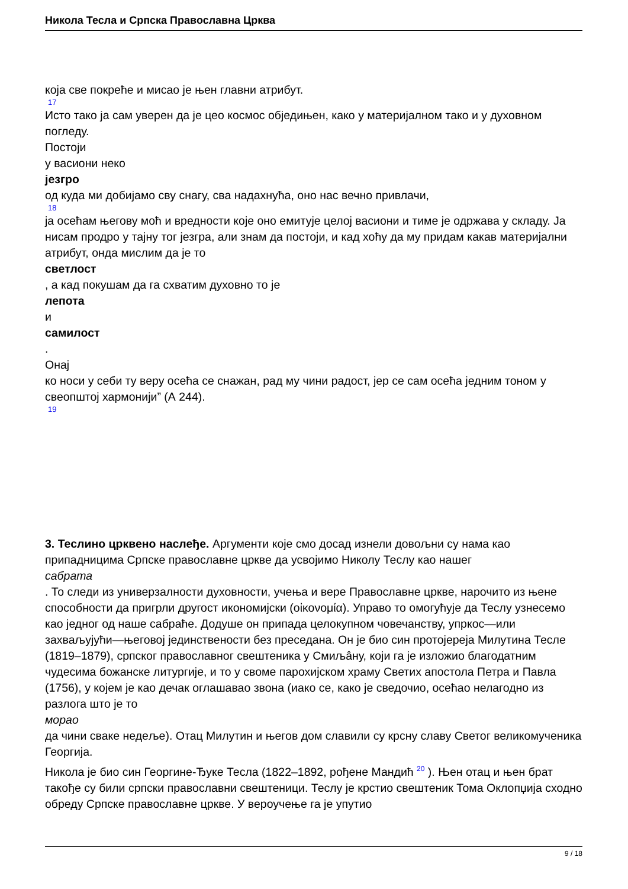Никола Тесла и Српска Православна Црква
која све покреће и мисао је њен главни атрибут.
17
Исто тако ја сам уверен да је цео космос обједињен, како у материјалном тако и у духовном погледу.
Постоји
у васиони неко
језгро
од куда ми добијамо сву снагу, сва надахнућа, оно нас вечно привлачи,
18
ја осећам његову моћ и вредности које оно емитује целој васиони и тиме је одржава у складу. Ја нисам продро у тајну тог језгра, али знам да постоји, и кад хоћу да му придам какав материјални атрибут, онда мислим да је то
светлост
, а кад покушам да га схватим духовно то је
лепота
и
самилост
.
Онај
ко носи у себи ту веру осећа се снажан, рад му чини радост, јер се сам осећа једним тоном у свеопштој хармонији” (А 244).
19
3. Теслино црквено наслеђе. Аргументи које смо досад изнели довољни су нама као припадницима Српске православне цркве да усвојимо Николу Теслу као нашег
сабрата
. То следи из универзалности духовности, учења и вере Православне цркве, нарочито из њене способности да пригрли другост икономијски (οἰκονομία). Управо то омогућује да Теслу узнесемо као једног од наше сабраће. Додуше он припада целокупном човечанству, упркос—или захваљујући—његовој јединствености без преседана. Он је био син протојереја Милутина Тесле (1819–1879), српског православног свештеника у Смиљâну, који га је изложио благодатним чудесима божанске литургије, и то у своме парохијском храму Светих апостола Петра и Павла (1756), у којем је као дечак оглашавао звона (иако се, како је сведочио, осећао нелагодно из разлога што је то
морао
да чини сваке недеље). Отац Милутин и његов дом славили су крсну славу Светог великомученика Георгија.
Никола је био син Георгине-Ђуке Тесла (1822–1892, рођене Мандић <sup>20</sup> ). Њен отац и њен брат такође су били српски православни свештеници. Теслу је крстио свештеник Тома Оклопџија сходно обреду Српске православне цркве. У вероучење га је упутио
9 / 18